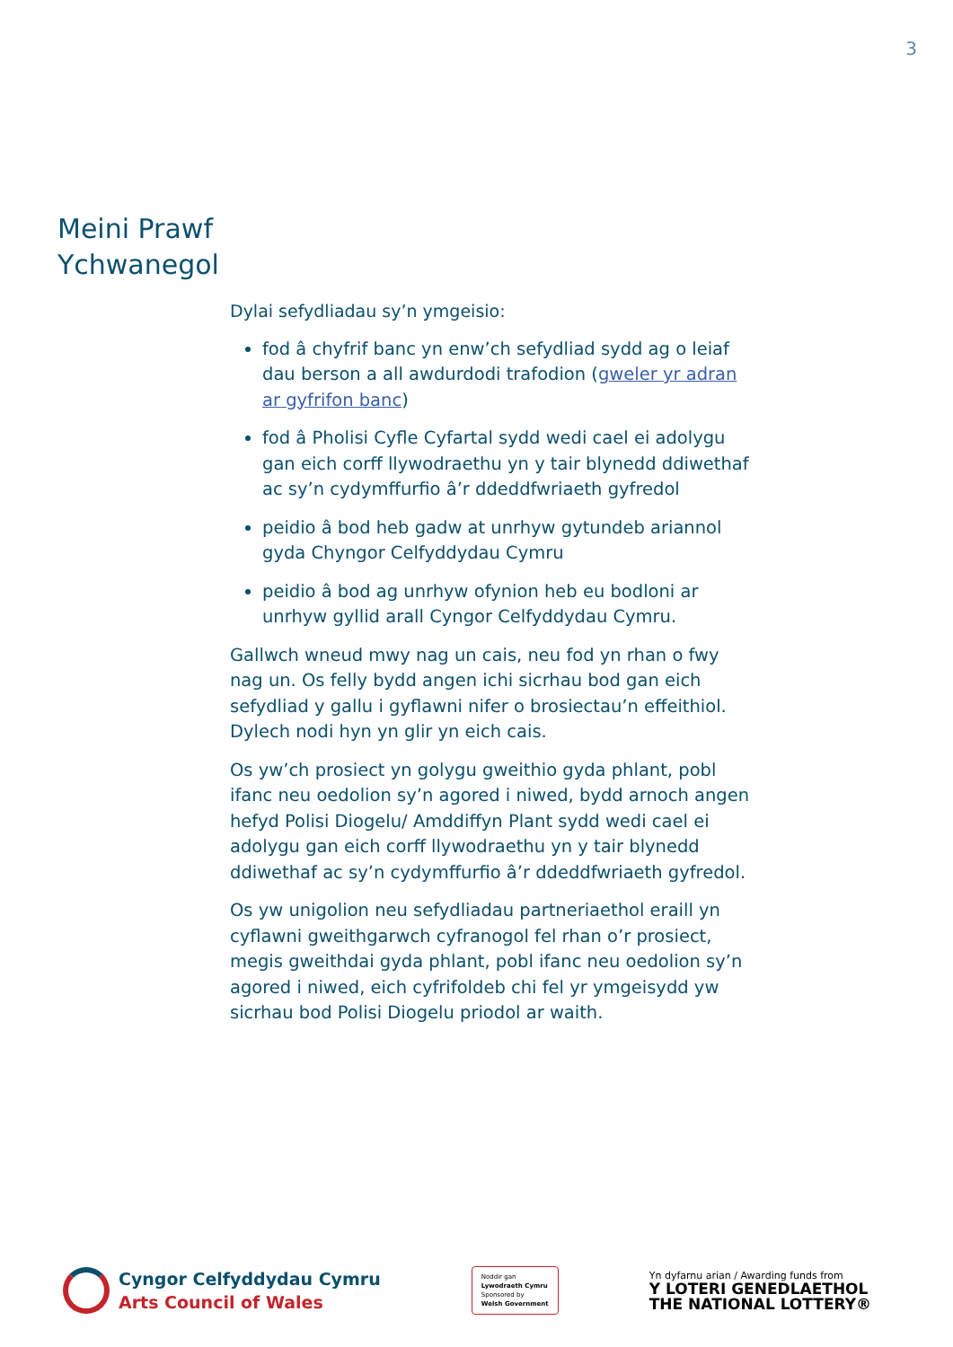3
Meini Prawf
Ychwanegol
Dylai sefydliadau sy’n ymgeisio:
fod â chyfrif banc yn enw’ch sefydliad sydd ag o leiaf dau berson a all awdurdodi trafodion (gweler yr adran ar gyfrifon banc)
fod â Pholisi Cyfle Cyfartal sydd wedi cael ei adolygu gan eich corff llywodraethu yn y tair blynedd ddiwethaf ac sy’n cydymffurfio â’r ddeddfwriaeth gyfredol
peidio â bod heb gadw at unrhyw gytundeb ariannol gyda Chyngor Celfyddydau Cymru
peidio â bod ag unrhyw ofynion heb eu bodloni ar unrhyw gyllid arall Cyngor Celfyddydau Cymru.
Gallwch wneud mwy nag un cais, neu fod yn rhan o fwy nag un. Os felly bydd angen ichi sicrhau bod gan eich sefydliad y gallu i gyflawni nifer o brosiectau’n effeithiol. Dylech nodi hyn yn glir yn eich cais.
Os yw’ch prosiect yn golygu gweithio gyda phlant, pobl ifanc neu oedolion sy’n agored i niwed, bydd arnoch angen hefyd Polisi Diogelu/ Amddiffyn Plant sydd wedi cael ei adolygu gan eich corff llywodraethu yn y tair blynedd ddiwethaf ac sy’n cydymffurfio â’r ddeddfwriaeth gyfredol.
Os yw unigolion neu sefydliadau partneriaethol eraill yn cyflawni gweithgarwch cyfranogol fel rhan o’r prosiect, megis gweithdai gyda phlant, pobl ifanc neu oedolion sy’n agored i niwed, eich cyfrifoldeb chi fel yr ymgeisydd yw sicrhau bod Polisi Diogelu priodol ar waith.
Cyngor Celfyddydau Cymru
Arts Council of Wales
Noddir gan
Lywodraeth Cymru
Sponsored by
Welsh Government
Yn dyfarnu arian / Awarding funds from
Y LOTERI GENEDLAETHOL
THE NATIONAL LOTTERY®